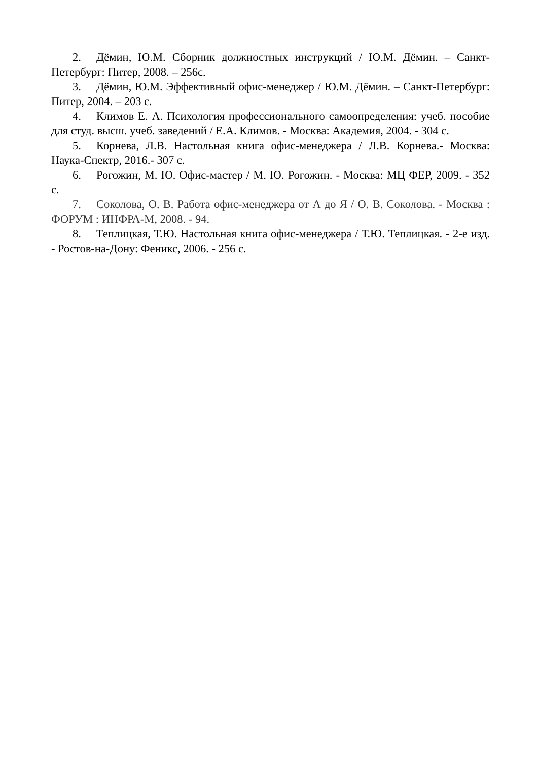2. Дёмин, Ю.М. Сборник должностных инструкций / Ю.М. Дёмин. – Санкт-Петербург: Питер, 2008. – 256с.
3. Дёмин, Ю.М. Эффективный офис-менеджер / Ю.М. Дёмин. – Санкт-Петербург: Питер, 2004. – 203 с.
4. Климов Е. А. Психология профессионального самоопределения: учеб. пособие для студ. высш. учеб. заведений / Е.А. Климов. - Москва: Академия, 2004. - 304 с.
5. Корнева, Л.В. Настольная книга офис-менеджера / Л.В. Корнева.- Москва: Наука-Спектр, 2016.- 307 с.
6. Рогожин, М. Ю. Офис-мастер / М. Ю. Рогожин. - Москва: МЦ ФЕР, 2009. - 352 с.
7. Соколова, О. В. Работа офис-менеджера от А до Я / О. В. Соколова. - Москва : ФОРУМ : ИНФРА-М, 2008. - 94.
8. Теплицкая, Т.Ю. Настольная книга офис-менеджера / Т.Ю. Теплицкая. - 2-е изд. - Ростов-на-Дону: Феникс, 2006. - 256 с.